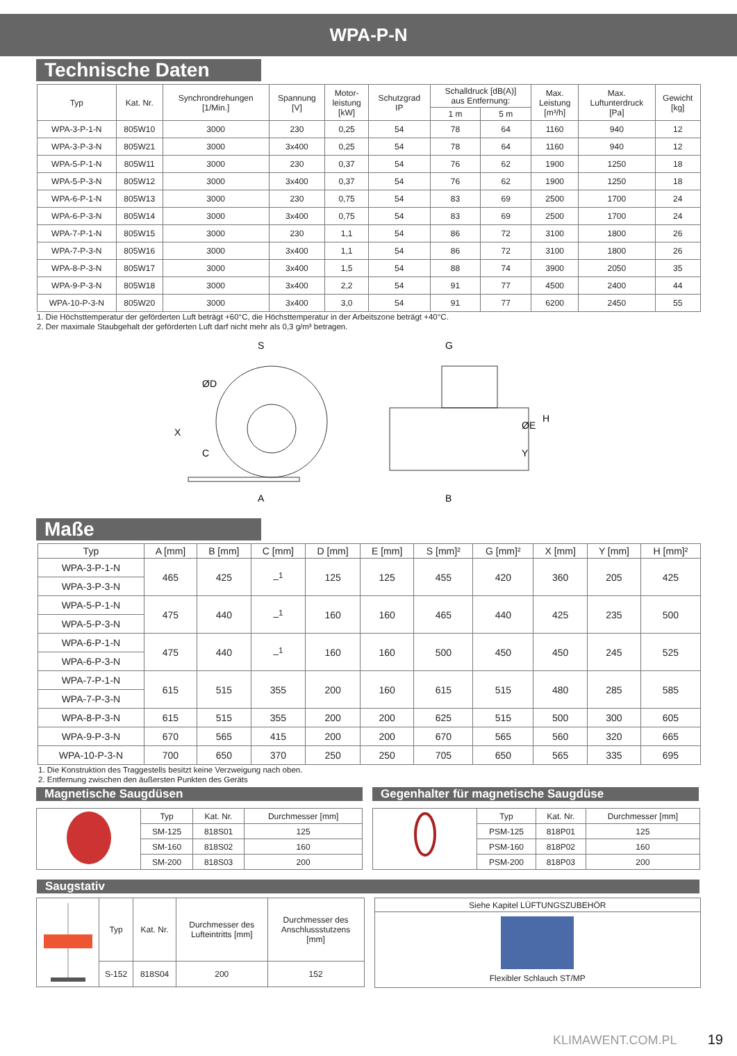WPA-P-N
Technische Daten
| Typ | Kat. Nr. | Synchrondrehungen [1/Min.] | Spannung [V] | Motor- leistung [kW] | Schutzgrad IP | Schalldruck [dB(A)] aus Entfernung: | | Max. Leistung [m³/h] | Max. Luftunterdruck [Pa] | Gewicht [kg] |
| --- | --- | --- | --- | --- | --- | --- | --- | --- | --- | --- |
| | | | | | | 1 m | 5 m | | | |
| WPA-3-P-1-N | 805W10 | 3000 | 230 | 0,25 | 54 | 78 | 64 | 1160 | 940 | 12 |
| WPA-3-P-3-N | 805W21 | 3000 | 3x400 | 0,25 | 54 | 78 | 64 | 1160 | 940 | 12 |
| WPA-5-P-1-N | 805W11 | 3000 | 230 | 0,37 | 54 | 76 | 62 | 1900 | 1250 | 18 |
| WPA-5-P-3-N | 805W12 | 3000 | 3x400 | 0,37 | 54 | 76 | 62 | 1900 | 1250 | 18 |
| WPA-6-P-1-N | 805W13 | 3000 | 230 | 0,75 | 54 | 83 | 69 | 2500 | 1700 | 24 |
| WPA-6-P-3-N | 805W14 | 3000 | 3x400 | 0,75 | 54 | 83 | 69 | 2500 | 1700 | 24 |
| WPA-7-P-1-N | 805W15 | 3000 | 230 | 1,1 | 54 | 86 | 72 | 3100 | 1800 | 26 |
| WPA-7-P-3-N | 805W16 | 3000 | 3x400 | 1,1 | 54 | 86 | 72 | 3100 | 1800 | 26 |
| WPA-8-P-3-N | 805W17 | 3000 | 3x400 | 1,5 | 54 | 88 | 74 | 3900 | 2050 | 35 |
| WPA-9-P-3-N | 805W18 | 3000 | 3x400 | 2,2 | 54 | 91 | 77 | 4500 | 2400 | 44 |
| WPA-10-P-3-N | 805W20 | 3000 | 3x400 | 3,0 | 54 | 91 | 77 | 6200 | 2450 | 55 |
1. Die Höchsttemperatur der geförderten Luft beträgt +60°C, die Höchsttemperatur in der Arbeitszone beträgt +40°C.
2. Der maximale Staubgehalt der geförderten Luft darf nicht mehr als 0,3 g/m³ betragen.
S
A
X
C
ØD
G
B
H
ØE
Y
Maße
| Typ | A [mm] | B [mm] | C [mm] | D [mm] | E [mm] | S [mm]² | G [mm]² | X [mm] | Y [mm] | H [mm]² |
| --- | --- | --- | --- | --- | --- | --- | --- | --- | --- | --- |
| WPA-3-P-1-N | 465 | 425 | –<sup>1</sup> | 125 | 125 | 455 | 420 | 360 | 205 | 425 |
| WPA-3-P-3-N | | | | | | | | | | |
| WPA-5-P-1-N | 475 | 440 | –<sup>1</sup> | 160 | 160 | 465 | 440 | 425 | 235 | 500 |
| WPA-5-P-3-N | | | | | | | | | | |
| WPA-6-P-1-N | 475 | 440 | –<sup>1</sup> | 160 | 160 | 500 | 450 | 450 | 245 | 525 |
| WPA-6-P-3-N | | | | | | | | | | |
| WPA-7-P-1-N | 615 | 515 | 355 | 200 | 160 | 615 | 515 | 480 | 285 | 585 |
| WPA-7-P-3-N | | | | | | | | | | |
| WPA-8-P-3-N | 615 | 515 | 355 | 200 | 200 | 625 | 515 | 500 | 300 | 605 |
| WPA-9-P-3-N | 670 | 565 | 415 | 200 | 200 | 670 | 565 | 560 | 320 | 665 |
| WPA-10-P-3-N | 700 | 650 | 370 | 250 | 250 | 705 | 650 | 565 | 335 | 695 |
1. Die Konstruktion des Traggestells besitzt keine Verzweigung nach oben.
2. Entfernung zwischen den äußersten Punkten des Geräts
Magnetische Saugdüsen
| | Typ | Kat. Nr. | Durchmesser [mm] |
| | SM-125 | 818S01 | 125 |
| | SM-160 | 818S02 | 160 |
| | SM-200 | 818S03 | 200 |
Gegenhalter für magnetische Saugdüse
| | Typ | Kat. Nr. | Durchmesser [mm] |
| | PSM-125 | 818P01 | 125 |
| | PSM-160 | 818P02 | 160 |
| | PSM-200 | 818P03 | 200 |
Saugstativ
| | Typ | Kat. Nr. | Durchmesser des Lufteintritts [mm] | Durchmesser des Anschlussstutzens [mm] |
| | S-152 | 818S04 | 200 | 152 |
| Siehe Kapitel LÜFTUNGSZUBEHÖR |
| Flexibler Schlauch ST/MP |
KLIMAWENT.COM.PL 19